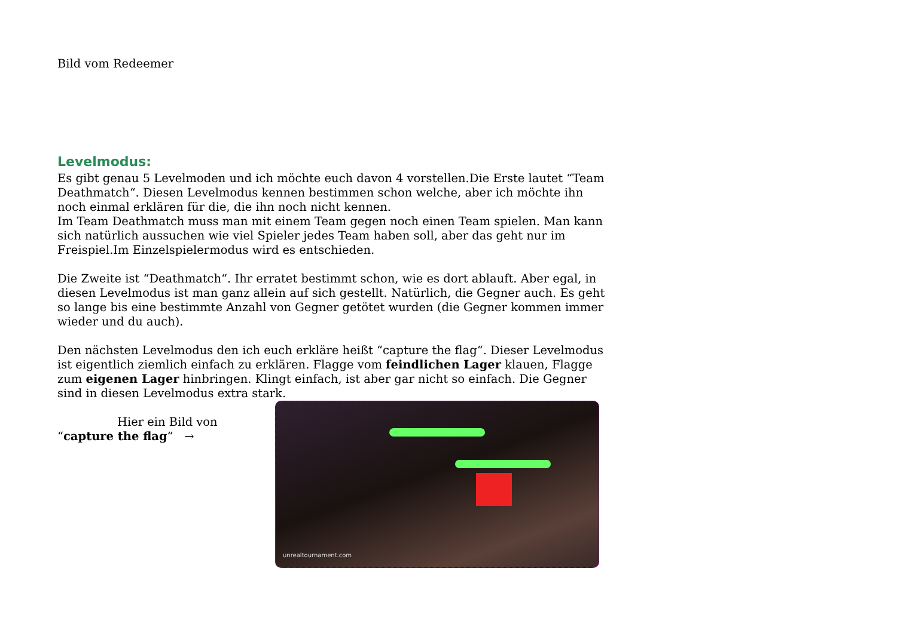Bild vom Redeemer
Levelmodus:
Es gibt genau 5 Levelmoden und ich möchte euch davon 4 vorstellen.Die Erste lautet “Team Deathmatch“. Diesen Levelmodus kennen bestimmen schon welche, aber ich möchte ihn noch einmal erklären für die, die ihn noch nicht kennen.
Im Team Deathmatch muss man mit einem Team gegen noch einen Team spielen. Man kann sich natürlich aussuchen wie viel Spieler jedes Team haben soll, aber das geht nur im Freispiel.Im Einzelspielermodus wird es entschieden.
Die Zweite ist “Deathmatch“. Ihr erratet bestimmt schon, wie es dort ablauft. Aber egal, in diesen Levelmodus ist man ganz allein auf sich gestellt. Natürlich, die Gegner auch. Es geht so lange bis eine bestimmte Anzahl von Gegner getötet wurden (die Gegner kommen immer wieder und du auch).
Den nächsten Levelmodus den ich euch erkläre heißt “capture the flag“. Dieser Levelmodus ist eigentlich ziemlich einfach zu erklären. Flagge vom feindlichen Lager klauen, Flagge zum eigenen Lager hinbringen. Klingt einfach, ist aber gar nicht so einfach. Die Gegner sind in diesen Levelmodus extra stark.
Hier ein Bild von
“capture the flag“ →
unrealtournament.com